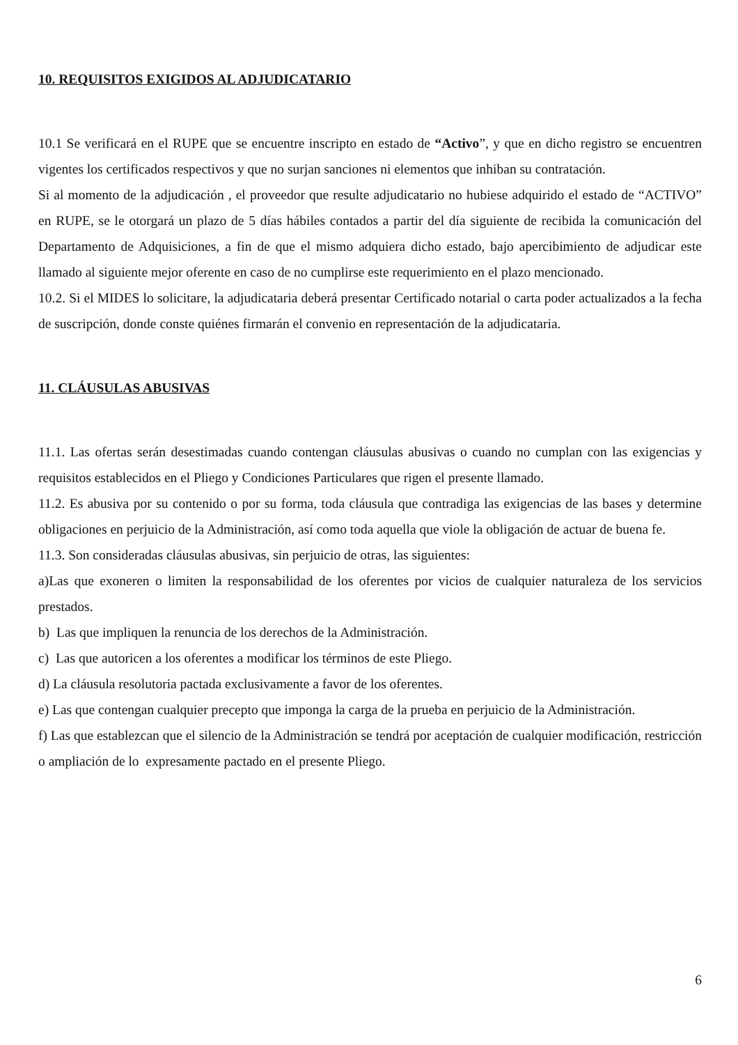10. REQUISITOS EXIGIDOS AL ADJUDICATARIO
10.1 Se verificará en el RUPE que se encuentre inscripto en estado de “Activo”, y que en dicho registro se encuentren vigentes los certificados respectivos y que no surjan sanciones ni elementos que inhiban su contratación.
Si al momento de la adjudicación , el proveedor que resulte adjudicatario no hubiese adquirido el estado de “ACTIVO” en RUPE, se le otorgará un plazo de 5 días hábiles contados a partir del día siguiente de recibida la comunicación del Departamento de Adquisiciones, a fin de que el mismo adquiera dicho estado, bajo apercibimiento de adjudicar este llamado al siguiente mejor oferente en caso de no cumplirse este requerimiento en el plazo mencionado.
10.2. Si el MIDES lo solicitare, la adjudicataria deberá presentar Certificado notarial o carta poder actualizados a la fecha de suscripción, donde conste quiénes firmarán el convenio en representación de la adjudicataria.
11. CLÁUSULAS ABUSIVAS
11.1. Las ofertas serán desestimadas cuando contengan cláusulas abusivas o cuando no cumplan con las exigencias y requisitos establecidos en el Pliego y Condiciones Particulares que rigen el presente llamado.
11.2. Es abusiva por su contenido o por su forma, toda cláusula que contradiga las exigencias de las bases y determine obligaciones en perjuicio de la Administración, así como toda aquella que viole la obligación de actuar de buena fe.
11.3. Son consideradas cláusulas abusivas, sin perjuicio de otras, las siguientes:
a)Las que exoneren o limiten la responsabilidad de los oferentes por vicios de cualquier naturaleza de los servicios prestados.
b) Las que impliquen la renuncia de los derechos de la Administración.
c) Las que autoricen a los oferentes a modificar los términos de este Pliego.
d) La cláusula resolutoria pactada exclusivamente a favor de los oferentes.
e) Las que contengan cualquier precepto que imponga la carga de la prueba en perjuicio de la Administración.
f) Las que establezcan que el silencio de la Administración se tendrá por aceptación de cualquier modificación, restricción o ampliación de lo expresamente pactado en el presente Pliego.
6